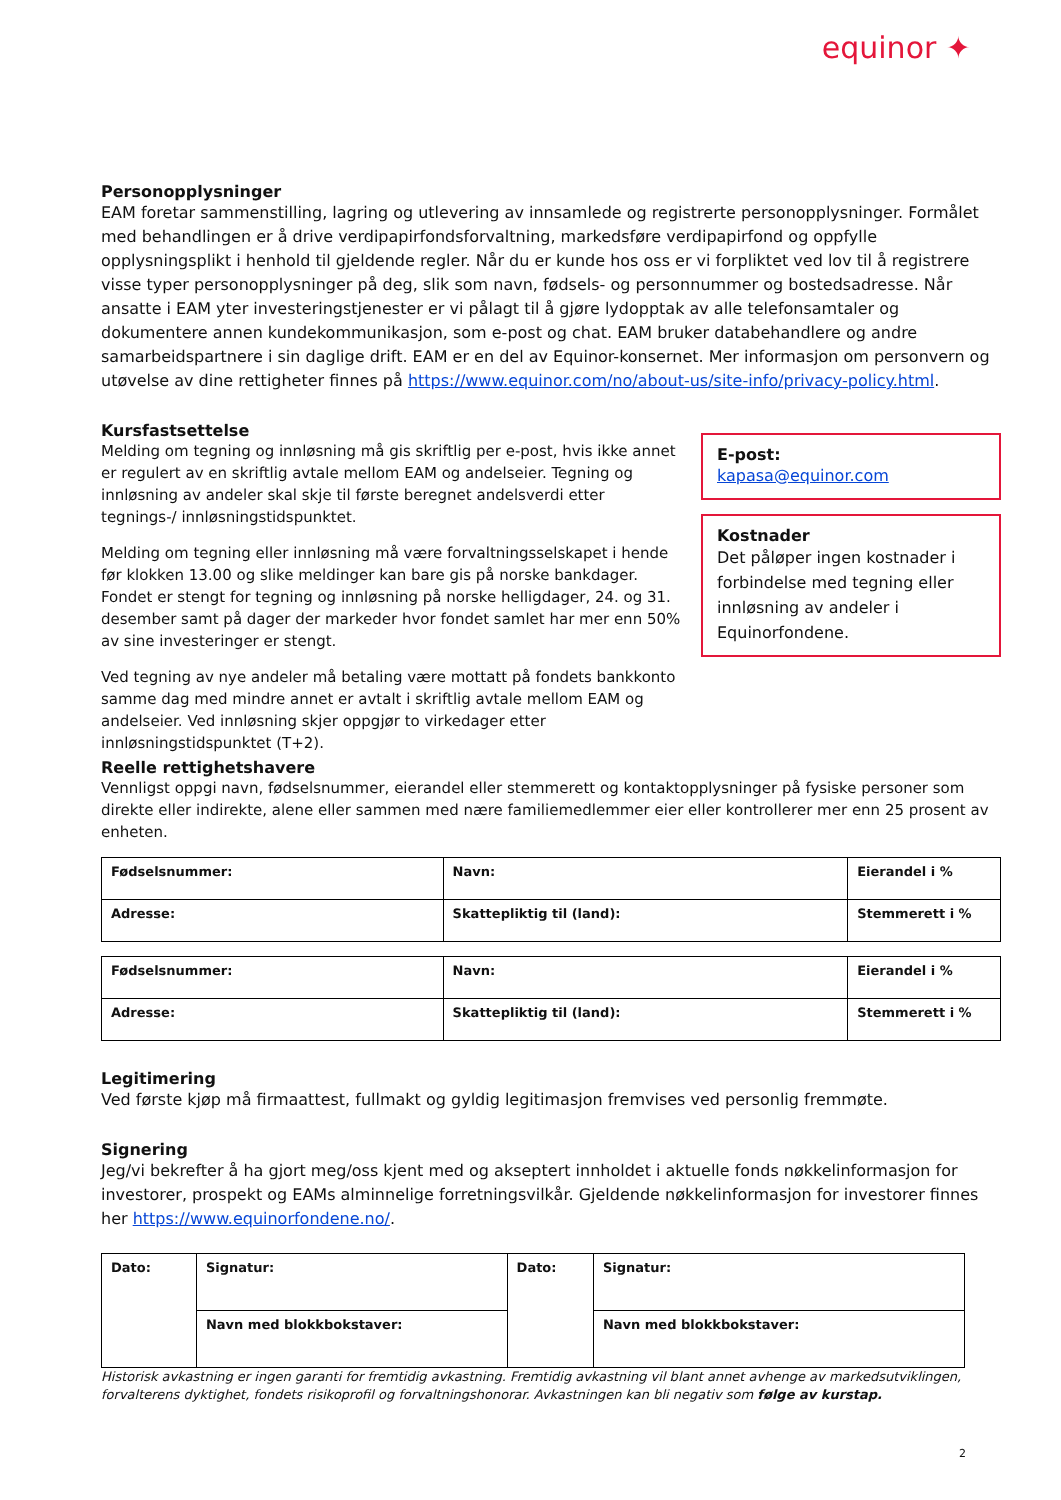equinor ✦
Personopplysninger
EAM foretar sammenstilling, lagring og utlevering av innsamlede og registrerte personopplysninger. Formålet med behandlingen er å drive verdipapirfondsforvaltning, markedsføre verdipapirfond og oppfylle opplysningsplikt i henhold til gjeldende regler. Når du er kunde hos oss er vi forpliktet ved lov til å registrere visse typer personopplysninger på deg, slik som navn, fødsels- og personnummer og bostedsadresse. Når ansatte i EAM yter investeringstjenester er vi pålagt til å gjøre lydopptak av alle telefonsamtaler og dokumentere annen kundekommunikasjon, som e-post og chat. EAM bruker databehandlere og andre samarbeidspartnere i sin daglige drift. EAM er en del av Equinor-konsernet. Mer informasjon om personvern og utøvelse av dine rettigheter finnes på https://www.equinor.com/no/about-us/site-info/privacy-policy.html.
Kursfastsettelse
Melding om tegning og innløsning må gis skriftlig per e-post, hvis ikke annet er regulert av en skriftlig avtale mellom EAM og andelseier. Tegning og innløsning av andeler skal skje til første beregnet andelsverdi etter tegnings-/ innløsningstidspunktet.
Melding om tegning eller innløsning må være forvaltningsselskapet i hende før klokken 13.00 og slike meldinger kan bare gis på norske bankdager. Fondet er stengt for tegning og innløsning på norske helligdager, 24. og 31. desember samt på dager der markeder hvor fondet samlet har mer enn 50% av sine investeringer er stengt.
Ved tegning av nye andeler må betaling være mottatt på fondets bankkonto samme dag med mindre annet er avtalt i skriftlig avtale mellom EAM og andelseier. Ved innløsning skjer oppgjør to virkedager etter innløsningstidspunktet (T+2).
E-post:
kapasa@equinor.com
Kostnader
Det påløper ingen kostnader i forbindelse med tegning eller innløsning av andeler i Equinorfondene.
Reelle rettighetshavere
Vennligst oppgi navn, fødselsnummer, eierandel eller stemmerett og kontaktopplysninger på fysiske personer som direkte eller indirekte, alene eller sammen med nære familiemedlemmer eier eller kontrollerer mer enn 25 prosent av enheten.
| Fødselsnummer: | Navn: | Eierandel i % |
| Adresse: | Skattepliktig til (land): | Stemmerett i % |
| Fødselsnummer: | Navn: | Eierandel i % |
| Adresse: | Skattepliktig til (land): | Stemmerett i % |
Legitimering
Ved første kjøp må firmaattest, fullmakt og gyldig legitimasjon fremvises ved personlig fremmøte.
Signering
Jeg/vi bekrefter å ha gjort meg/oss kjent med og akseptert innholdet i aktuelle fonds nøkkelinformasjon for investorer, prospekt og EAMs alminnelige forretningsvilkår. Gjeldende nøkkelinformasjon for investorer finnes her https://www.equinorfondene.no/.
| Dato: | Signatur: | Dato: | Signatur: |
| | Navn med blokkbokstaver: | | Navn med blokkbokstaver: |
Historisk avkastning er ingen garanti for fremtidig avkastning. Fremtidig avkastning vil blant annet avhenge av markedsutviklingen, forvalterens dyktighet, fondets risikoprofil og forvaltningshonorar. Avkastningen kan bli negativ som følge av kurstap.
2